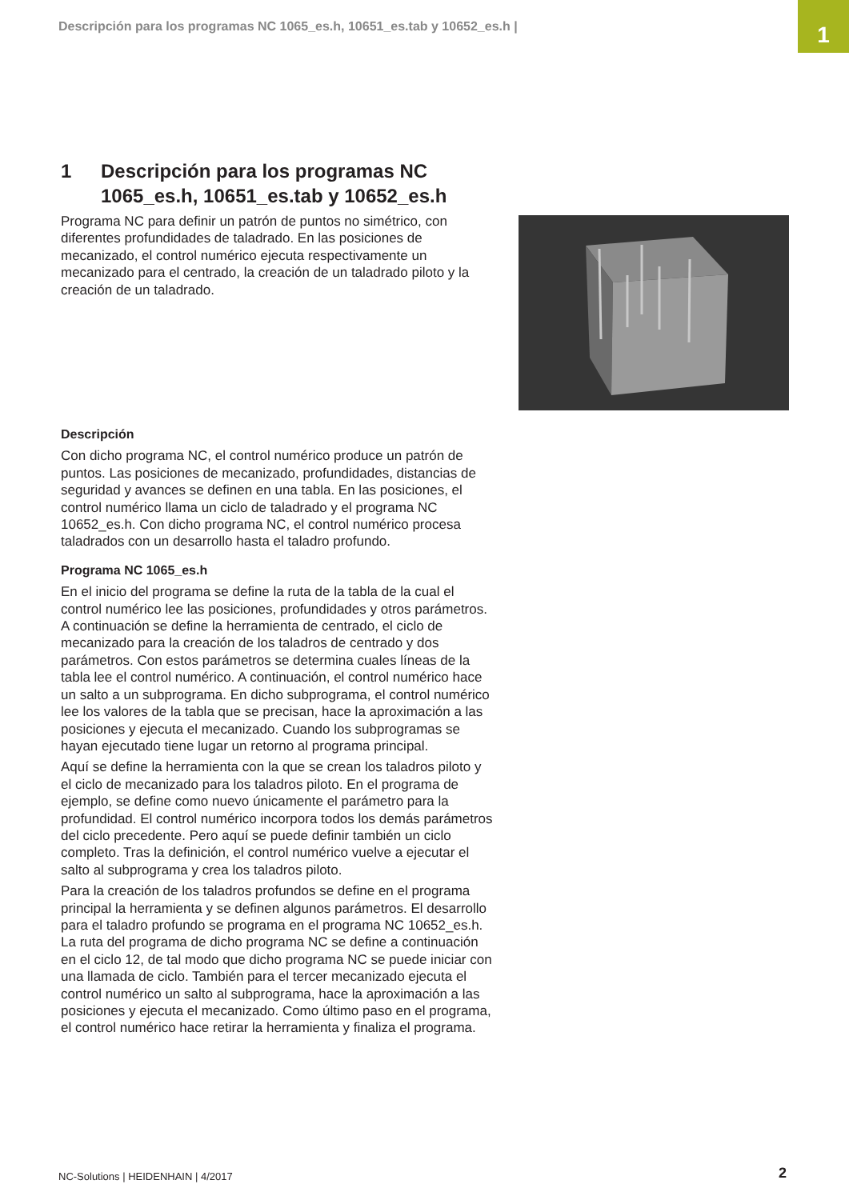Descripción para los programas NC 1065_es.h, 10651_es.tab y 10652_es.h |
1
1 Descripción para los programas NC
1065_es.h, 10651_es.tab y 10652_es.h
Programa NC para definir un patrón de puntos no simétrico, con diferentes profundidades de taladrado. En las posiciones de mecanizado, el control numérico ejecuta respectivamente un mecanizado para el centrado, la creación de un taladrado piloto y la creación de un taladrado.
Descripción
Con dicho programa NC, el control numérico produce un patrón de puntos. Las posiciones de mecanizado, profundidades, distancias de seguridad y avances se definen en una tabla. En las posiciones, el control numérico llama un ciclo de taladrado y el programa NC 10652_es.h. Con dicho programa NC, el control numérico procesa taladrados con un desarrollo hasta el taladro profundo.
Programa NC 1065_es.h
En el inicio del programa se define la ruta de la tabla de la cual el control numérico lee las posiciones, profundidades y otros parámetros. A continuación se define la herramienta de centrado, el ciclo de mecanizado para la creación de los taladros de centrado y dos parámetros. Con estos parámetros se determina cuales líneas de la tabla lee el control numérico. A continuación, el control numérico hace un salto a un subprograma. En dicho subprograma, el control numérico lee los valores de la tabla que se precisan, hace la aproximación a las posiciones y ejecuta el mecanizado. Cuando los subprogramas se hayan ejecutado tiene lugar un retorno al programa principal.
Aquí se define la herramienta con la que se crean los taladros piloto y el ciclo de mecanizado para los taladros piloto. En el programa de ejemplo, se define como nuevo únicamente el parámetro para la profundidad. El control numérico incorpora todos los demás parámetros del ciclo precedente. Pero aquí se puede definir también un ciclo completo. Tras la definición, el control numérico vuelve a ejecutar el salto al subprograma y crea los taladros piloto.
Para la creación de los taladros profundos se define en el programa principal la herramienta y se definen algunos parámetros. El desarrollo para el taladro profundo se programa en el programa NC 10652_es.h. La ruta del programa de dicho programa NC se define a continuación en el ciclo 12, de tal modo que dicho programa NC se puede iniciar con una llamada de ciclo. También para el tercer mecanizado ejecuta el control numérico un salto al subprograma, hace la aproximación a las posiciones y ejecuta el mecanizado. Como último paso en el programa, el control numérico hace retirar la herramienta y finaliza el programa.
NC-Solutions | HEIDENHAIN | 4/2017
2